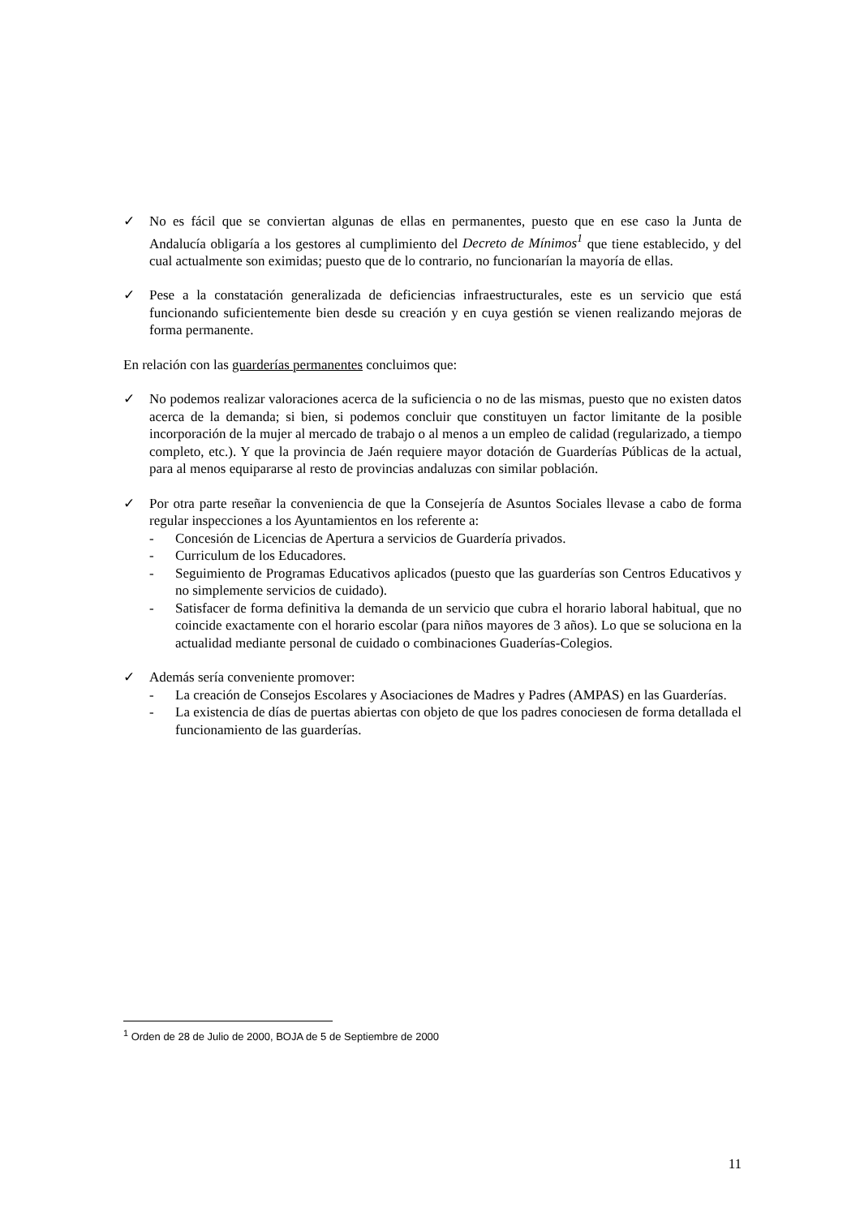✓ No es fácil que se conviertan algunas de ellas en permanentes, puesto que en ese caso la Junta de Andalucía obligaría a los gestores al cumplimiento del Decreto de Mínimos<sup>1</sup> que tiene establecido, y del cual actualmente son eximidas; puesto que de lo contrario, no funcionarían la mayoría de ellas.
✓ Pese a la constatación generalizada de deficiencias infraestructurales, este es un servicio que está funcionando suficientemente bien desde su creación y en cuya gestión se vienen realizando mejoras de forma permanente.
En relación con las guarderías permanentes concluimos que:
✓ No podemos realizar valoraciones acerca de la suficiencia o no de las mismas, puesto que no existen datos acerca de la demanda; si bien, si podemos concluir que constituyen un factor limitante de la posible incorporación de la mujer al mercado de trabajo o al menos a un empleo de calidad (regularizado, a tiempo completo, etc.). Y que la provincia de Jaén requiere mayor dotación de Guarderías Públicas de la actual, para al menos equipararse al resto de provincias andaluzas con similar población.
✓ Por otra parte reseñar la conveniencia de que la Consejería de Asuntos Sociales llevase a cabo de forma regular inspecciones a los Ayuntamientos en los referente a:
- Concesión de Licencias de Apertura a servicios de Guardería privados.
- Curriculum de los Educadores.
- Seguimiento de Programas Educativos aplicados (puesto que las guarderías son Centros Educativos y no simplemente servicios de cuidado).
- Satisfacer de forma definitiva la demanda de un servicio que cubra el horario laboral habitual, que no coincide exactamente con el horario escolar (para niños mayores de 3 años). Lo que se soluciona en la actualidad mediante personal de cuidado o combinaciones Guaderías-Colegios.
✓ Además sería conveniente promover:
- La creación de Consejos Escolares y Asociaciones de Madres y Padres (AMPAS) en las Guarderías.
- La existencia de días de puertas abiertas con objeto de que los padres conociesen de forma detallada el funcionamiento de las guarderías.
<sup>1</sup> Orden de 28 de Julio de 2000, BOJA de 5 de Septiembre de 2000
11